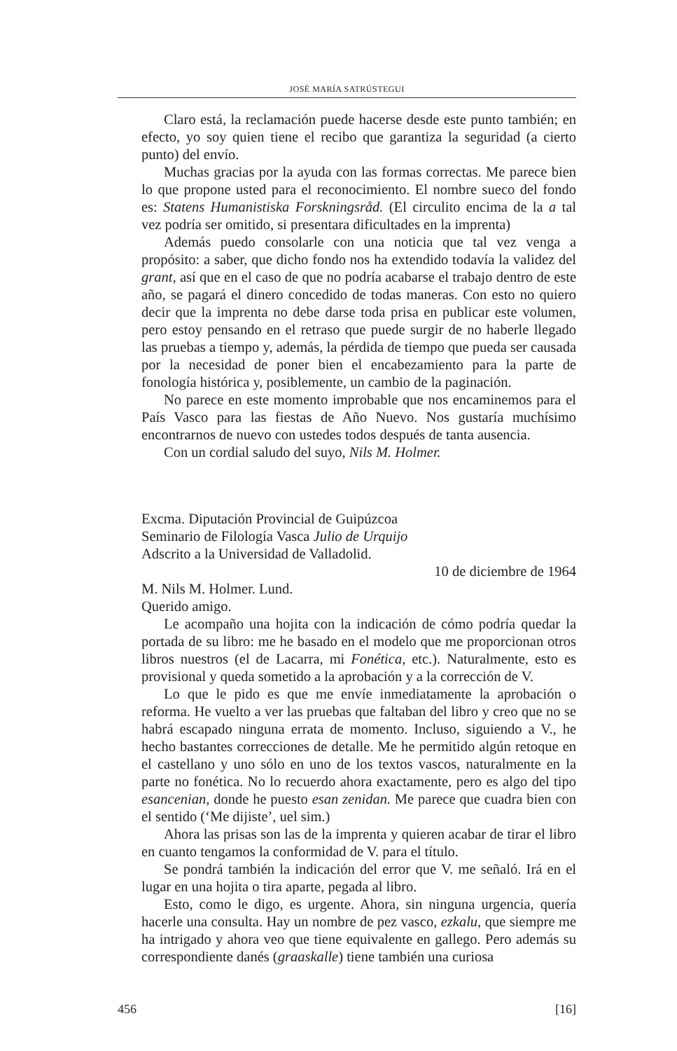JOSÉ MARÍA SATRÚSTEGUI
Claro está, la reclamación puede hacerse desde este punto también; en efecto, yo soy quien tiene el recibo que garantiza la seguridad (a cierto punto) del envío.
Muchas gracias por la ayuda con las formas correctas. Me parece bien lo que propone usted para el reconocimiento. El nombre sueco del fondo es: Statens Humanistiska Forskningsråd. (El circulito encima de la a tal vez podría ser omitido, si presentara dificultades en la imprenta)
Además puedo consolarle con una noticia que tal vez venga a propósito: a saber, que dicho fondo nos ha extendido todavía la validez del grant, así que en el caso de que no podría acabarse el trabajo dentro de este año, se pagará el dinero concedido de todas maneras. Con esto no quiero decir que la imprenta no debe darse toda prisa en publicar este volumen, pero estoy pensando en el retraso que puede surgir de no haberle llegado las pruebas a tiempo y, además, la pérdida de tiempo que pueda ser causada por la necesidad de poner bien el encabezamiento para la parte de fonología histórica y, posiblemente, un cambio de la paginación.
No parece en este momento improbable que nos encaminemos para el País Vasco para las fiestas de Año Nuevo. Nos gustaría muchísimo encontrarnos de nuevo con ustedes todos después de tanta ausencia.
Con un cordial saludo del suyo, Nils M. Holmer.
Excma. Diputación Provincial de Guipúzcoa
Seminario de Filología Vasca Julio de Urquijo
Adscrito a la Universidad de Valladolid.
10 de diciembre de 1964
M. Nils M. Holmer. Lund.
Querido amigo.
Le acompaño una hojita con la indicación de cómo podría quedar la portada de su libro: me he basado en el modelo que me proporcionan otros libros nuestros (el de Lacarra, mi Fonética, etc.). Naturalmente, esto es provisional y queda sometido a la aprobación y a la corrección de V.
Lo que le pido es que me envíe inmediatamente la aprobación o reforma. He vuelto a ver las pruebas que faltaban del libro y creo que no se habrá escapado ninguna errata de momento. Incluso, siguiendo a V., he hecho bastantes correcciones de detalle. Me he permitido algún retoque en el castellano y uno sólo en uno de los textos vascos, naturalmente en la parte no fonética. No lo recuerdo ahora exactamente, pero es algo del tipo esancenian, donde he puesto esan zenidan. Me parece que cuadra bien con el sentido (‘Me dijiste’, uel sim.)
Ahora las prisas son las de la imprenta y quieren acabar de tirar el libro en cuanto tengamos la conformidad de V. para el título.
Se pondrá también la indicación del error que V. me señaló. Irá en el lugar en una hojita o tira aparte, pegada al libro.
Esto, como le digo, es urgente. Ahora, sin ninguna urgencia, quería hacerle una consulta. Hay un nombre de pez vasco, ezkalu, que siempre me ha intrigado y ahora veo que tiene equivalente en gallego. Pero además su correspondiente danés (graaskalle) tiene también una curiosa
456 [16]